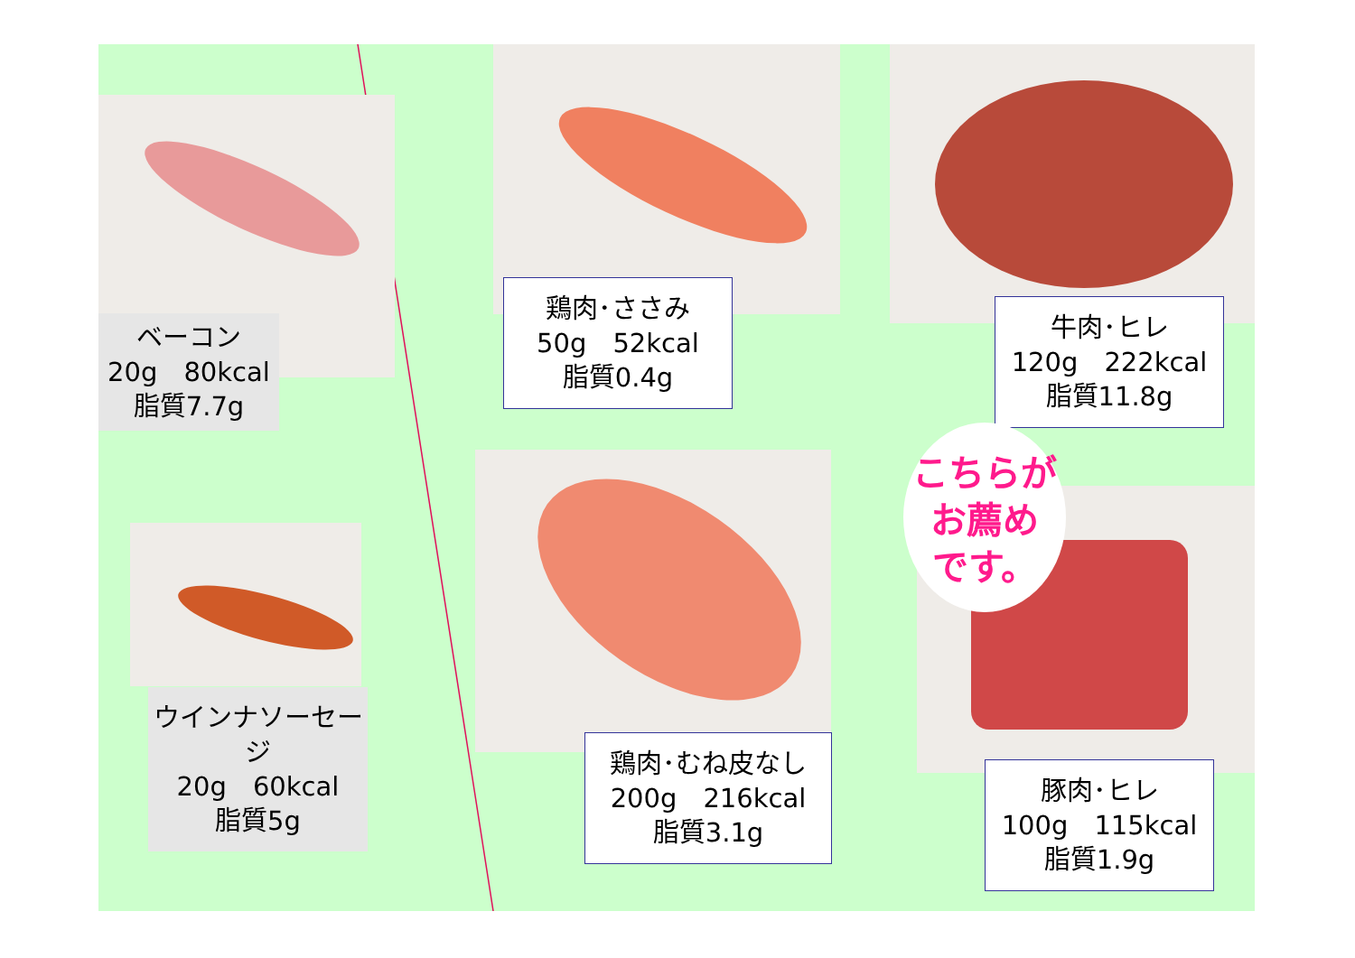ベーコン
20g　80kcal
脂質7.7g
鶏肉･ささみ
50g　52kcal
脂質0.4g
牛肉･ヒレ
120g　222kcal
脂質11.8g
ウインナソーセージ
20g　60kcal
脂質5g
鶏肉･むね皮なし
200g　216kcal
脂質3.1g
豚肉･ヒレ
100g　115kcal
脂質1.9g
こちらが
お薦め
です。